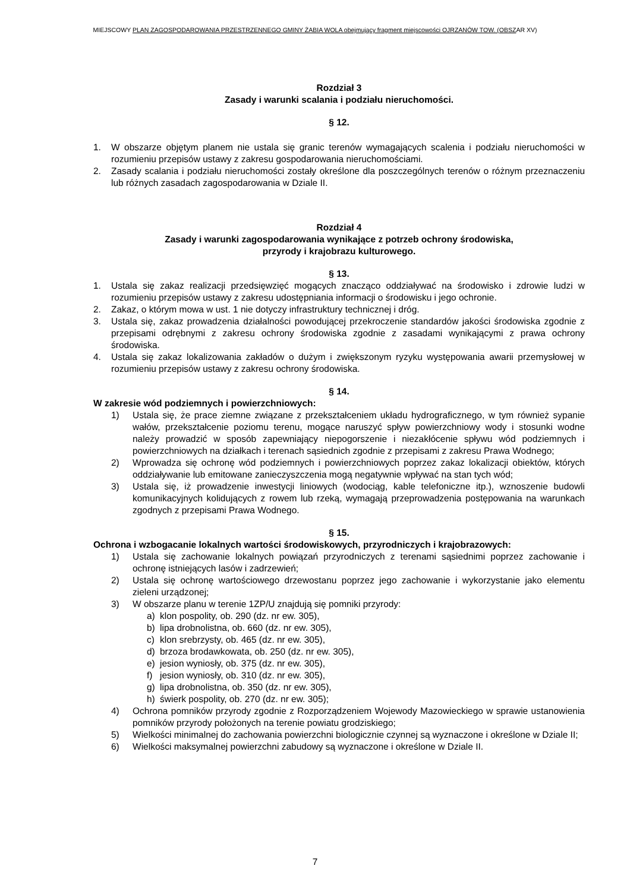MIEJSCOWY PLAN ZAGOSPODAROWANIA PRZESTRZENNEGO GMINY ŻABIA WOLA obejmujący fragment miejscowości OJRZANÓW TOW. (OBSZAR XV)
Rozdział 3
Zasady i warunki scalania i podziału nieruchomości.
§ 12.
1. W obszarze objętym planem nie ustala się granic terenów wymagających scalenia i podziału nieruchomości w rozumieniu przepisów ustawy z zakresu gospodarowania nieruchomościami.
2. Zasady scalania i podziału nieruchomości zostały określone dla poszczególnych terenów o różnym przeznaczeniu lub różnych zasadach zagospodarowania w Dziale II.
Rozdział 4
Zasady i warunki zagospodarowania wynikające z potrzeb ochrony środowiska,
przyrody i krajobrazu kulturowego.
§ 13.
1. Ustala się zakaz realizacji przedsięwzięć mogących znacząco oddziaływać na środowisko i zdrowie ludzi w rozumieniu przepisów ustawy z zakresu udostępniania informacji o środowisku i jego ochronie.
2. Zakaz, o którym mowa w ust. 1 nie dotyczy infrastruktury technicznej i dróg.
3. Ustala się, zakaz prowadzenia działalności powodującej przekroczenie standardów jakości środowiska zgodnie z przepisami odrębnymi z zakresu ochrony środowiska zgodnie z zasadami wynikającymi z prawa ochrony środowiska.
4. Ustala się zakaz lokalizowania zakładów o dużym i zwiększonym ryzyku występowania awarii przemysłowej w rozumieniu przepisów ustawy z zakresu ochrony środowiska.
§ 14.
W zakresie wód podziemnych i powierzchniowych:
1) Ustala się, że prace ziemne związane z przekształceniem układu hydrograficznego, w tym również sypanie wałów, przekształcenie poziomu terenu, mogące naruszyć spływ powierzchniowy wody i stosunki wodne należy prowadzić w sposób zapewniający niepogorszenie i niezakłócenie spływu wód podziemnych i powierzchniowych na działkach i terenach sąsiednich zgodnie z przepisami z zakresu Prawa Wodnego;
2) Wprowadza się ochronę wód podziemnych i powierzchniowych poprzez zakaz lokalizacji obiektów, których oddziaływanie lub emitowane zanieczyszczenia mogą negatywnie wpływać na stan tych wód;
3) Ustala się, iż prowadzenie inwestycji liniowych (wodociąg, kable telefoniczne itp.), wznoszenie budowli komunikacyjnych kolidujących z rowem lub rzeką, wymagają przeprowadzenia postępowania na warunkach zgodnych z przepisami Prawa Wodnego.
§ 15.
Ochrona i wzbogacanie lokalnych wartości środowiskowych, przyrodniczych i krajobrazowych:
1) Ustala się zachowanie lokalnych powiązań przyrodniczych z terenami sąsiednimi poprzez zachowanie i ochronę istniejących lasów i zadrzewień;
2) Ustala się ochronę wartościowego drzewostanu poprzez jego zachowanie i wykorzystanie jako elementu zieleni urządzonej;
3) W obszarze planu w terenie 1ZP/U znajdują się pomniki przyrody:
a) klon pospolity, ob. 290 (dz. nr ew. 305),
b) lipa drobnolistna, ob. 660 (dz. nr ew. 305),
c) klon srebrzysty, ob. 465 (dz. nr ew. 305),
d) brzoza brodawkowata, ob. 250 (dz. nr ew. 305),
e) jesion wyniosły, ob. 375 (dz. nr ew. 305),
f) jesion wyniosły, ob. 310 (dz. nr ew. 305),
g) lipa drobnolistna, ob. 350 (dz. nr ew. 305),
h) świerk pospolity, ob. 270 (dz. nr ew. 305);
4) Ochrona pomników przyrody zgodnie z Rozporządzeniem Wojewody Mazowieckiego w sprawie ustanowienia pomników przyrody położonych na terenie powiatu grodziskiego;
5) Wielkości minimalnej do zachowania powierzchni biologicznie czynnej są wyznaczone i określone w Dziale II;
6) Wielkości maksymalnej powierzchni zabudowy są wyznaczone i określone w Dziale II.
7